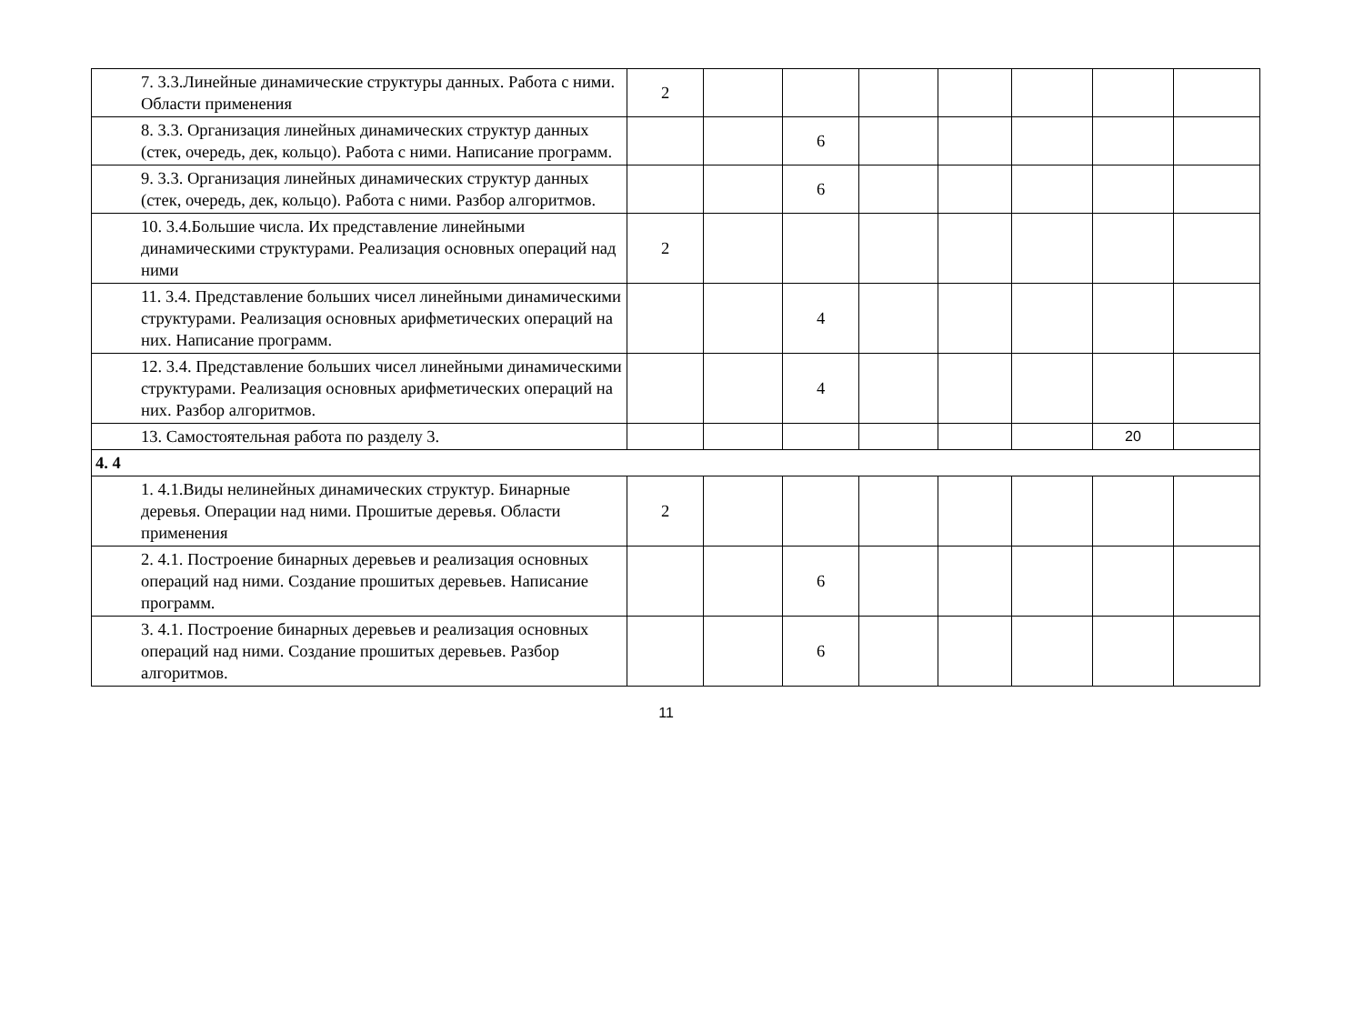| | 7. 3.3.Линейные динамические структуры данных. Работа с ними. Области применения | 2 | | | | | | | |
| | 8. 3.3. Организация линейных динамических структур данных (стек, очередь, дек, кольцо). Работа с ними. Написание программ. | | | 6 | | | | | |
| | 9. 3.3. Организация линейных динамических структур данных (стек, очередь, дек, кольцо). Работа с ними. Разбор алгоритмов. | | | 6 | | | | | |
| | 10. 3.4.Большие числа. Их представление линейными динамическими структурами. Реализация основных операций над ними | 2 | | | | | | | |
| | 11. 3.4. Представление больших чисел линейными динамическими структурами. Реализация основных арифметических операций на них. Написание программ. | | | 4 | | | | | |
| | 12. 3.4. Представление больших чисел линейными динамическими структурами. Реализация основных арифметических операций на них. Разбор алгоритмов. | | | 4 | | | | | |
| | 13. Самостоятельная работа по разделу 3. | | | | | | | 20 | |
| 4. 4 | | | | | | | | | |
| | 1. 4.1.Виды нелинейных динамических структур. Бинарные деревья. Операции над ними. Прошитые деревья. Области применения | 2 | | | | | | | |
| | 2. 4.1. Построение бинарных деревьев и реализация основных операций над ними. Создание прошитых деревьев. Написание программ. | | | 6 | | | | | |
| | 3. 4.1. Построение бинарных деревьев и реализация основных операций над ними. Создание прошитых деревьев. Разбор алгоритмов. | | | 6 | | | | | |
11